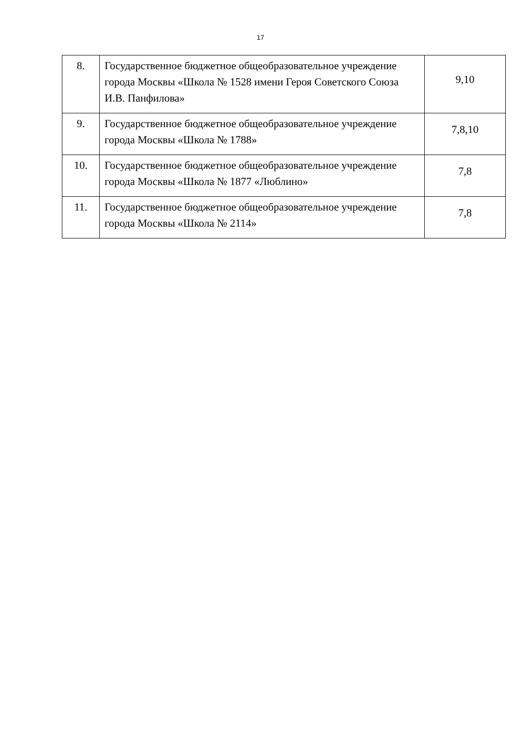17
| 8. | Государственное бюджетное общеобразовательное учреждение города Москвы «Школа № 1528 имени Героя Советского Союза И.В. Панфилова» | 9,10 |
| 9. | Государственное бюджетное общеобразовательное учреждение города Москвы «Школа № 1788» | 7,8,10 |
| 10. | Государственное бюджетное общеобразовательное учреждение города Москвы «Школа № 1877 «Люблино» | 7,8 |
| 11. | Государственное бюджетное общеобразовательное учреждение города Москвы «Школа № 2114» | 7,8 |